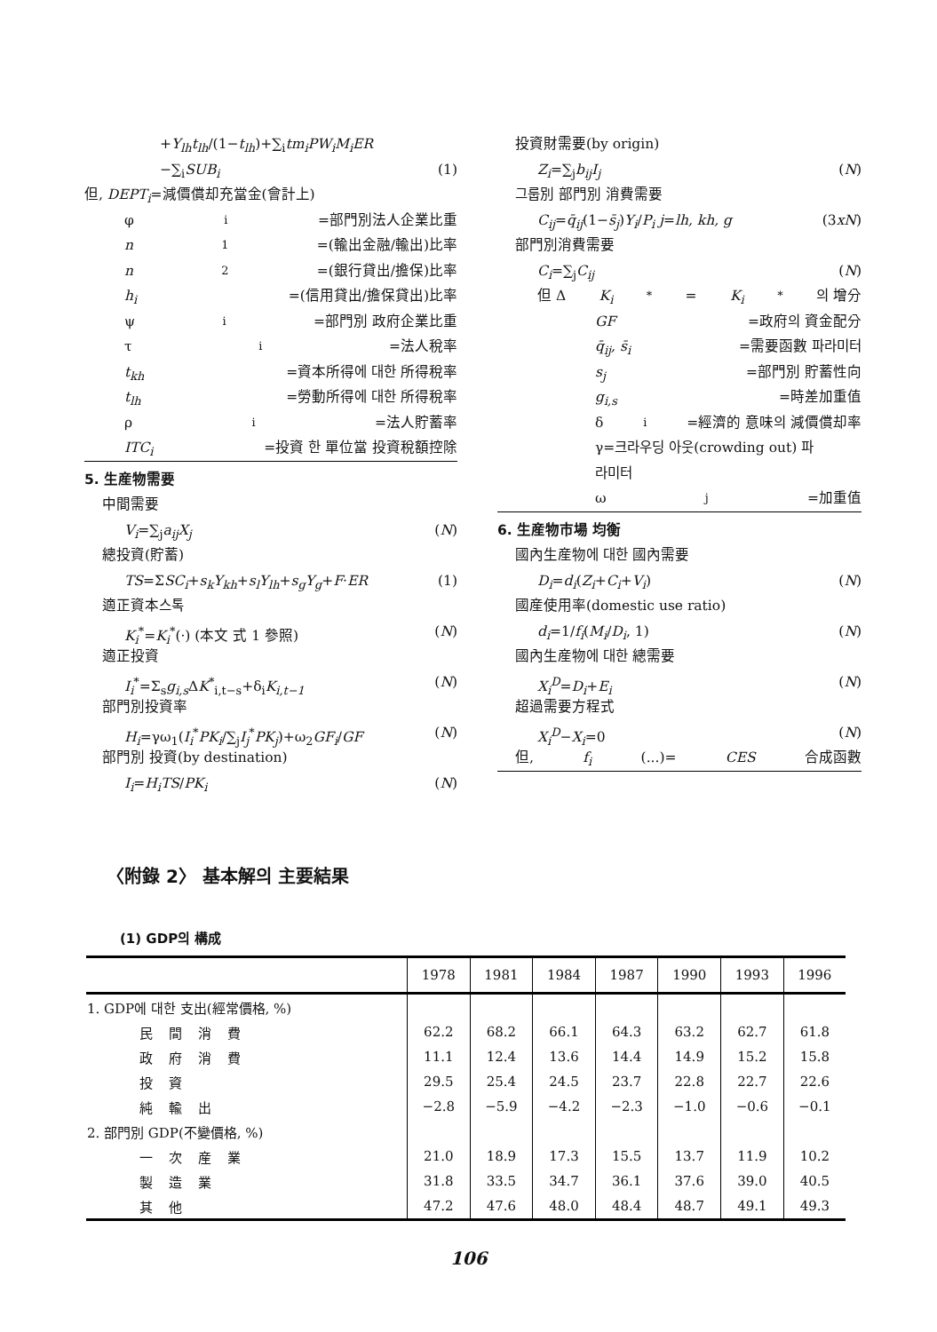+Y<sub>lh</sub>t<sub>lh</sub>/(1−t<sub>lh</sub>)+∑<sub>i</sub>tm<sub>i</sub>PW<sub>i</sub>M<sub>i</sub>ER
−∑<sub>i</sub>SUB<sub>i</sub> (1)
但, DEPT<sub>i</sub>=減價償却充當金(會計上)
φ<sub>i</sub>=部門別法人企業比重
n<sub>1</sub>=(輸出金融/輸出)比率
n<sub>2</sub>=(銀行貸出/擔保)比率
h<sub>i</sub> =(信用貸出/擔保貸出)比率
ψ<sub>i</sub>=部門別 政府企業比重
τ<sub>i</sub>=法人稅率
t<sub>kh</sub> =資本所得에 대한 所得稅率
t<sub>lh</sub> =勞動所得에 대한 所得稅率
ρ<sub>i</sub>=法人貯蓄率
ITC<sub>i</sub> =投資 한 單位當 投資稅額控除
5. 生産物需要
中間需要
V<sub>i</sub>=∑<sub>j</sub>a<sub>ij</sub>X<sub>j</sub> (N)
總投資(貯蓄)
TS=ΣSC<sub>i</sub>+s<sub>k</sub>Y<sub>kh</sub>+s<sub>l</sub>Y<sub>lh</sub>+s<sub>g</sub>Y<sub>g</sub>+F·ER (1)
適正資本스톡
K<sub>i</sub><sup>*</sup>=K<sub>i</sub><sup>*</sup>(·) (本文 式 1 參照) (N)
適正投資
I<sub>i</sub><sup>*</sup>=Σ<sub>s</sub>g<sub>i,s</sub> ΔK<sup>*</sup><sub>i,t−s</sub>+δ<sub>i</sub>K<sub>i,t−1</sub> (N)
部門別投資率
H<sub>i</sub>=γω<sub>1</sub>(I<sub>i</sub><sup>*</sup>PK<sub>i</sub>/∑<sub>j</sub>I<sub>j</sub><sup>*</sup>PK<sub>j</sub>)+ω<sub>2</sub>GF<sub>i</sub>/GF (N)
部門別 投資(by destination)
I<sub>i</sub>=H<sub>i</sub>TS/PK<sub>i</sub> (N)
投資財需要(by origin)
Z<sub>i</sub>=∑<sub>j</sub>b<sub>ij</sub>I<sub>j</sub> (N)
그룹別 部門別 消費需要
C<sub>ij</sub>=q̄<sub>ij</sub>(1−s̄<sub>j</sub>)Y<sub>i</sub>/P<sub>i</sub> j=lh, kh, g (3xN)
部門別消費需要
C<sub>i</sub>=∑<sub>j</sub>C<sub>ij</sub> (N)
但 Δ K<sub>i</sub><sup>*</sup>= K<sub>i</sub><sup>*</sup>의 增分
GF =政府의 資金配分
q̄<sub>ij</sub>, s̄<sub>i</sub> =需要函數 파라미터
s<sub>j</sub> =部門別 貯蓄性向
g<sub>i,s</sub> =時差加重值
δ<sub>i</sub>=經濟的 意味의 減價償却率
γ=크라우딩 아웃(crowding out) 파
라미터
ω<sub>j</sub>=加重值
6. 生産物市場 均衡
國內生産物에 대한 國內需要
D<sub>i</sub>=d<sub>i</sub>(Z<sub>i</sub>+C<sub>i</sub>+V<sub>i</sub>) (N)
國産使用率(domestic use ratio)
d<sub>i</sub>=1/f<sub>i</sub>(M<sub>i</sub>/D<sub>i</sub>, 1) (N)
國內生産物에 대한 總需要
X<sub>i</sub><sup>D</sup>=D<sub>i</sub>+E<sub>i</sub> (N)
超過需要方程式
X<sub>i</sub><sup>D</sup>−X<sub>i</sub>=0 (N)
但, f<sub>i</sub> (...)= CES 合成函數
〈附錄 2〉 基本解의 主要結果
(1) GDP의 構成
| | 1978 | 1981 | 1984 | 1987 | 1990 | 1993 | 1996 |
| --- | --- | --- | --- | --- | --- | --- | --- |
| 1. GDP에 대한 支出(經常價格, %) | | | | | | | |
| 民間消費 | 62.2 | 68.2 | 66.1 | 64.3 | 63.2 | 62.7 | 61.8 |
| 政府消費 | 11.1 | 12.4 | 13.6 | 14.4 | 14.9 | 15.2 | 15.8 |
| 投資 | 29.5 | 25.4 | 24.5 | 23.7 | 22.8 | 22.7 | 22.6 |
| 純輸出 | −2.8 | −5.9 | −4.2 | −2.3 | −1.0 | −0.6 | −0.1 |
| 2. 部門別 GDP(不變價格, %) | | | | | | | |
| 一次産業 | 21.0 | 18.9 | 17.3 | 15.5 | 13.7 | 11.9 | 10.2 |
| 製造業 | 31.8 | 33.5 | 34.7 | 36.1 | 37.6 | 39.0 | 40.5 |
| 其他 | 47.2 | 47.6 | 48.0 | 48.4 | 48.7 | 49.1 | 49.3 |
106